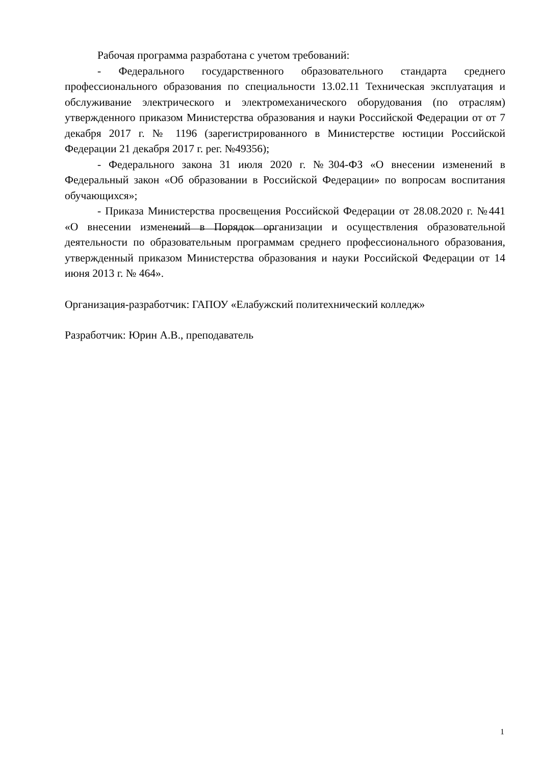Рабочая программа разработана с учетом требований:
- Федерального государственного образовательного стандарта среднего профессионального образования по специальности 13.02.11 Техническая эксплуатация и обслуживание электрического и электромеханического оборудования (по отраслям) утвержденного приказом Министерства образования и науки Российской Федерации от от 7 декабря 2017 г. № 1196 (зарегистрированного в Министерстве юстиции Российской Федерации 21 декабря 2017 г. рег. №49356);
- Федерального закона 31 июля 2020 г. №304-ФЗ «О внесении изменений в Федеральный закон «Об образовании в Российской Федерации» по вопросам воспитания обучающихся»;
- Приказа Министерства просвещения Российской Федерации от 28.08.2020 г. №441 «О внесении изменений в Порядок организации и осуществления образовательной деятельности по образовательным программам среднего профессионального образования, утвержденный приказом Министерства образования и науки Российской Федерации от 14 июня 2013 г. № 464».
Организация-разработчик: ГАПОУ «Елабужский политехнический колледж»
Разработчик: Юрин А.В., преподаватель
1